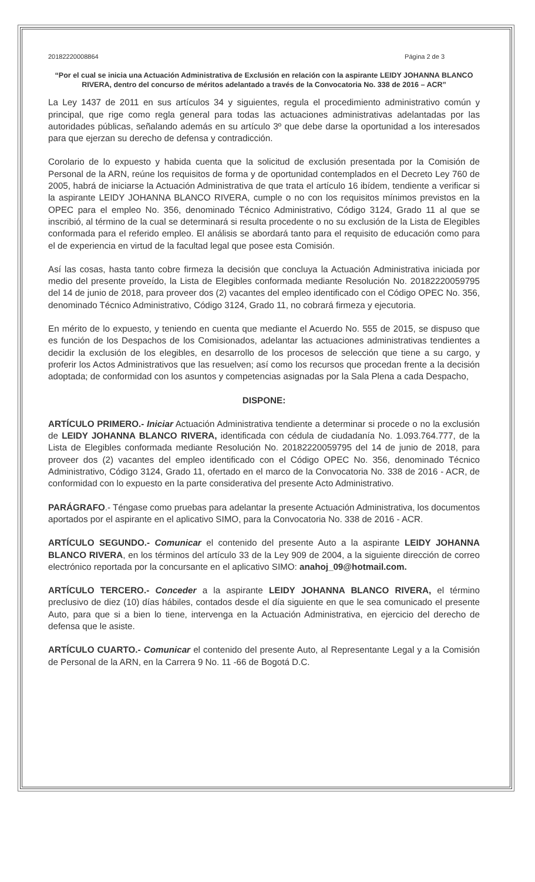20182220008864 Página 2 de 3
“Por el cual se inicia una Actuación Administrativa de Exclusión en relación con la aspirante LEIDY JOHANNA BLANCO RIVERA, dentro del concurso de méritos adelantado a través de la Convocatoria No. 338 de 2016 – ACR”
La Ley 1437 de 2011 en sus artículos 34 y siguientes, regula el procedimiento administrativo común y principal, que rige como regla general para todas las actuaciones administrativas adelantadas por las autoridades públicas, señalando además en su artículo 3º que debe darse la oportunidad a los interesados para que ejerzan su derecho de defensa y contradicción.
Corolario de lo expuesto y habida cuenta que la solicitud de exclusión presentada por la Comisión de Personal de la ARN, reúne los requisitos de forma y de oportunidad contemplados en el Decreto Ley 760 de 2005, habrá de iniciarse la Actuación Administrativa de que trata el artículo 16 ibídem, tendiente a verificar si la aspirante LEIDY JOHANNA BLANCO RIVERA, cumple o no con los requisitos mínimos previstos en la OPEC para el empleo No. 356, denominado Técnico Administrativo, Código 3124, Grado 11 al que se inscribió, al término de la cual se determinará si resulta procedente o no su exclusión de la Lista de Elegibles conformada para el referido empleo. El análisis se abordará tanto para el requisito de educación como para el de experiencia en virtud de la facultad legal que posee esta Comisión.
Así las cosas, hasta tanto cobre firmeza la decisión que concluya la Actuación Administrativa iniciada por medio del presente proveído, la Lista de Elegibles conformada mediante Resolución No. 20182220059795 del 14 de junio de 2018, para proveer dos (2) vacantes del empleo identificado con el Código OPEC No. 356, denominado Técnico Administrativo, Código 3124, Grado 11, no cobrará firmeza y ejecutoria.
En mérito de lo expuesto, y teniendo en cuenta que mediante el Acuerdo No. 555 de 2015, se dispuso que es función de los Despachos de los Comisionados, adelantar las actuaciones administrativas tendientes a decidir la exclusión de los elegibles, en desarrollo de los procesos de selección que tiene a su cargo, y proferir los Actos Administrativos que las resuelven; así como los recursos que procedan frente a la decisión adoptada; de conformidad con los asuntos y competencias asignadas por la Sala Plena a cada Despacho,
DISPONE:
ARTÍCULO PRIMERO.- Iniciar Actuación Administrativa tendiente a determinar si procede o no la exclusión de LEIDY JOHANNA BLANCO RIVERA, identificada con cédula de ciudadanía No. 1.093.764.777, de la Lista de Elegibles conformada mediante Resolución No. 20182220059795 del 14 de junio de 2018, para proveer dos (2) vacantes del empleo identificado con el Código OPEC No. 356, denominado Técnico Administrativo, Código 3124, Grado 11, ofertado en el marco de la Convocatoria No. 338 de 2016 - ACR, de conformidad con lo expuesto en la parte considerativa del presente Acto Administrativo.
PARÁGRAFO.- Téngase como pruebas para adelantar la presente Actuación Administrativa, los documentos aportados por el aspirante en el aplicativo SIMO, para la Convocatoria No. 338 de 2016 - ACR.
ARTÍCULO SEGUNDO.- Comunicar el contenido del presente Auto a la aspirante LEIDY JOHANNA BLANCO RIVERA, en los términos del artículo 33 de la Ley 909 de 2004, a la siguiente dirección de correo electrónico reportada por la concursante en el aplicativo SIMO: anahoj_09@hotmail.com.
ARTÍCULO TERCERO.- Conceder a la aspirante LEIDY JOHANNA BLANCO RIVERA, el término preclusivo de diez (10) días hábiles, contados desde el día siguiente en que le sea comunicado el presente Auto, para que si a bien lo tiene, intervenga en la Actuación Administrativa, en ejercicio del derecho de defensa que le asiste.
ARTÍCULO CUARTO.- Comunicar el contenido del presente Auto, al Representante Legal y a la Comisión de Personal de la ARN, en la Carrera 9 No. 11 -66 de Bogotá D.C.